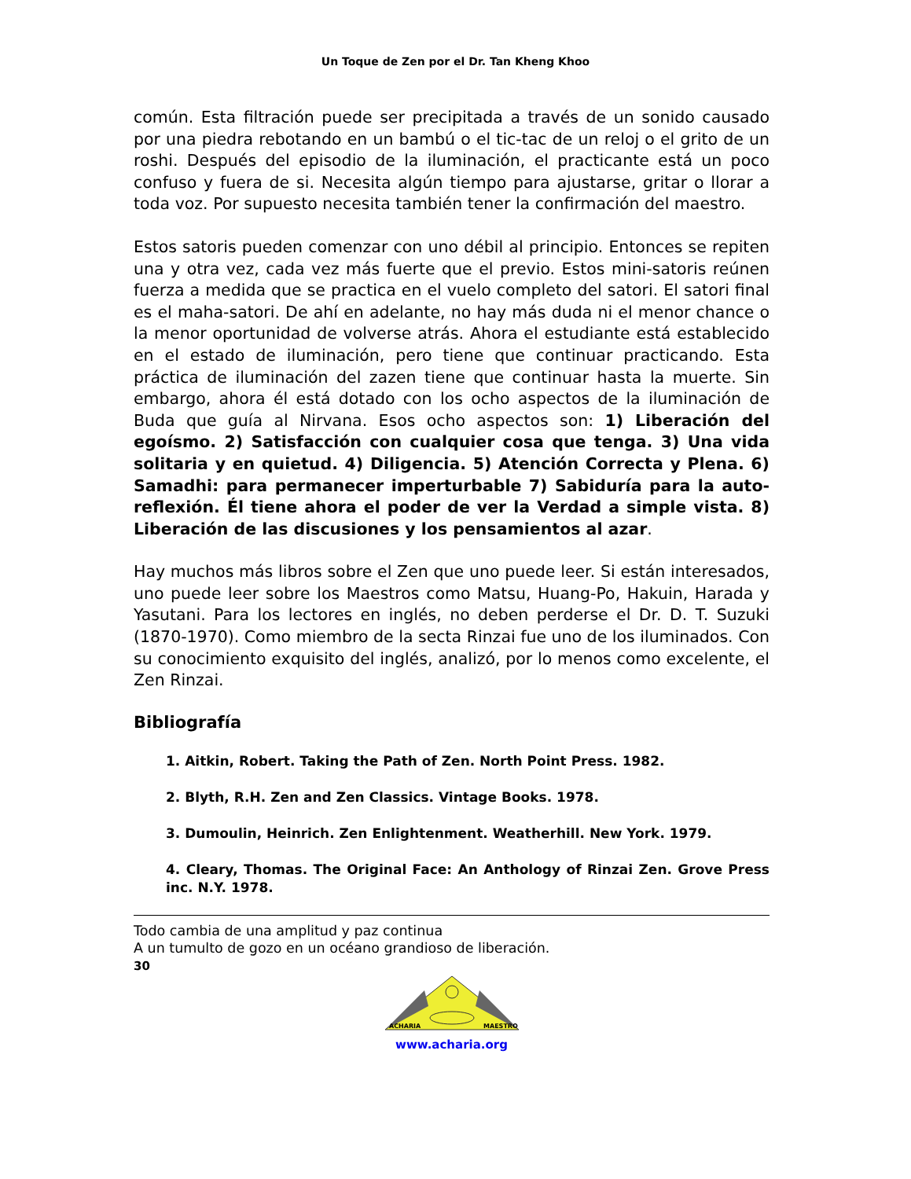Un Toque de Zen por el Dr. Tan Kheng Khoo
común. Esta filtración puede ser precipitada a través de un sonido causado por una piedra rebotando en un bambú o el tic-tac de un reloj o el grito de un roshi. Después del episodio de la iluminación, el practicante está un poco confuso y fuera de si. Necesita algún tiempo para ajustarse, gritar o llorar a toda voz. Por supuesto necesita también tener la confirmación del maestro.
Estos satoris pueden comenzar con uno débil al principio. Entonces se repiten una y otra vez, cada vez más fuerte que el previo. Estos mini-satoris reúnen fuerza a medida que se practica en el vuelo completo del satori. El satori final es el maha-satori. De ahí en adelante, no hay más duda ni el menor chance o la menor oportunidad de volverse atrás. Ahora el estudiante está establecido en el estado de iluminación, pero tiene que continuar practicando. Esta práctica de iluminación del zazen tiene que continuar hasta la muerte. Sin embargo, ahora él está dotado con los ocho aspectos de la iluminación de Buda que guía al Nirvana. Esos ocho aspectos son: 1) Liberación del egoísmo. 2) Satisfacción con cualquier cosa que tenga. 3) Una vida solitaria y en quietud. 4) Diligencia. 5) Atención Correcta y Plena. 6) Samadhi: para permanecer imperturbable 7) Sabiduría para la auto-reflexión. Él tiene ahora el poder de ver la Verdad a simple vista. 8) Liberación de las discusiones y los pensamientos al azar.
Hay muchos más libros sobre el Zen que uno puede leer. Si están interesados, uno puede leer sobre los Maestros como Matsu, Huang-Po, Hakuin, Harada y Yasutani. Para los lectores en inglés, no deben perderse el Dr. D. T. Suzuki (1870-1970). Como miembro de la secta Rinzai fue uno de los iluminados. Con su conocimiento exquisito del inglés, analizó, por lo menos como excelente, el Zen Rinzai.
Bibliografía
1. Aitkin, Robert. Taking the Path of Zen. North Point Press. 1982.
2. Blyth, R.H. Zen and Zen Classics. Vintage Books. 1978.
3. Dumoulin, Heinrich. Zen Enlightenment. Weatherhill. New York. 1979.
4. Cleary, Thomas. The Original Face: An Anthology of Rinzai Zen. Grove Press inc. N.Y. 1978.
Todo cambia de una amplitud y paz continua
A un tumulto de gozo en un océano grandioso de liberación.
30
ACHARIA
MAESTRO
www.acharia.org